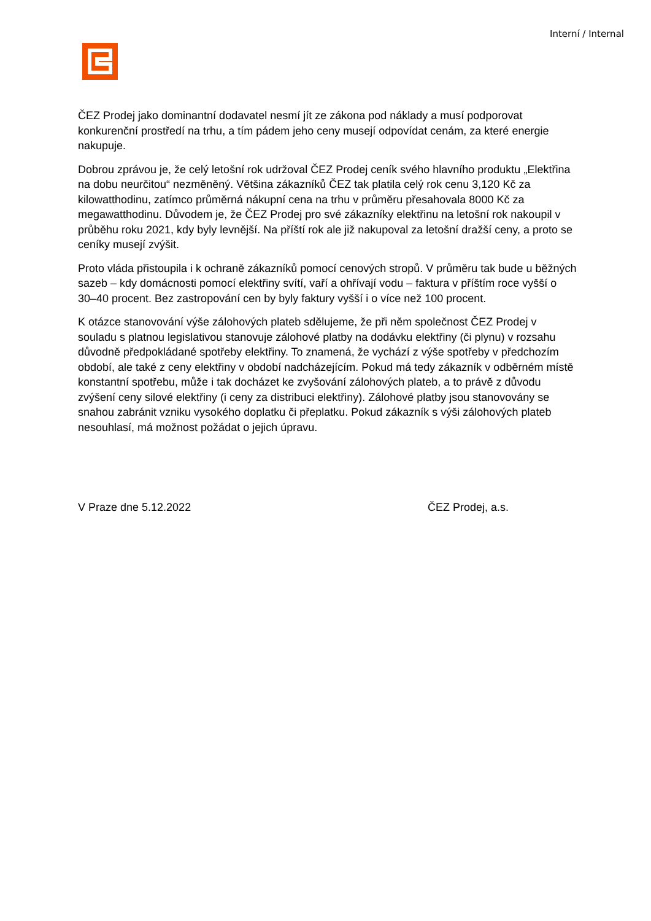Interní / Internal
ČEZ Prodej jako dominantní dodavatel nesmí jít ze zákona pod náklady a musí podporovat konkurenční prostředí na trhu, a tím pádem jeho ceny musejí odpovídat cenám, za které energie nakupuje.
Dobrou zprávou je, že celý letošní rok udržoval ČEZ Prodej ceník svého hlavního produktu „Elektřina na dobu neurčitou“ nezměněný. Většina zákazníků ČEZ tak platila celý rok cenu 3,120 Kč za kilowatthodinu, zatímco průměrná nákupní cena na trhu v průměru přesahovala 8000 Kč za megawatthodinu. Důvodem je, že ČEZ Prodej pro své zákazníky elektřinu na letošní rok nakoupil v průběhu roku 2021, kdy byly levnější. Na příští rok ale již nakupoval za letošní dražší ceny, a proto se ceníky musejí zvýšit.
Proto vláda přistoupila i k ochraně zákazníků pomocí cenových stropů. V průměru tak bude u běžných sazeb – kdy domácnosti pomocí elektřiny svítí, vaří a ohřívají vodu – faktura v příštím roce vyšší o 30–40 procent. Bez zastropování cen by byly faktury vyšší i o více než 100 procent.
K otázce stanovování výše zálohových plateb sdělujeme, že při něm společnost ČEZ Prodej v souladu s platnou legislativou stanovuje zálohové platby na dodávku elektřiny (či plynu) v rozsahu důvodně předpokládané spotřeby elektřiny. To znamená, že vychází z výše spotřeby v předchozím období, ale také z ceny elektřiny v období nadcházejícím. Pokud má tedy zákazník v odběrném místě konstantní spotřebu, může i tak docházet ke zvyšování zálohových plateb, a to právě z důvodu zvýšení ceny silové elektřiny (i ceny za distribuci elektřiny). Zálohové platby jsou stanovovány se snahou zabránit vzniku vysokého doplatku či přeplatku. Pokud zákazník s výši zálohových plateb nesouhlasí, má možnost požádat o jejich úpravu.
V Praze dne 5.12.2022 ČEZ Prodej, a.s.